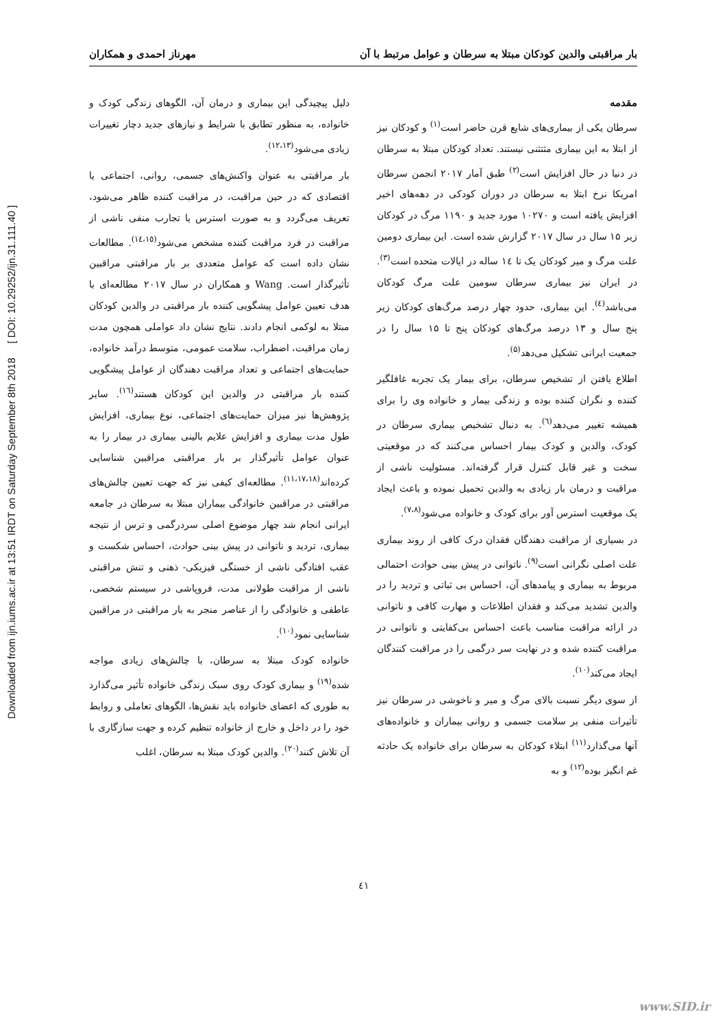بار مراقبتی والدین کودکان مبتلا به سرطان و عوامل مرتبط با آن مهرناز احمدی و همکاران
Downloaded from ijn.iums.ac.ir at 13:51 IRDT on Saturday September 8th 2018 [ DOI: 10.29252/ijn.31.111.40 ]
مقدمه
سرطان یکی از بیماری‌های شایع قرن حاضر است<sup>(۱)</sup> و کودکان نیز از ابتلا به این بیماری مثتثنی نیستند. تعداد کودکان مبتلا به سرطان در دنیا در حال افزایش است<sup>(۲)</sup> طبق آمار ۲۰۱۷ انجمن سرطان امریکا نرخ ابتلا به سرطان در دوران کودکی در دهه‌های اخیر افزایش یافته است و ۱۰۲۷۰ مورد جدید و ۱۱۹۰ مرگ در کودکان زیر ۱۵ سال در سال ۲۰۱۷ گزارش شده است. این بیماری دومین علت مرگ و میر کودکان یک تا ١٤ ساله در ایالات متحده است<sup>(۳)</sup>. در ایران نیز بیماری سرطان سومین علت مرگ کودکان می‌باشد<sup>(٤)</sup>. این بیماری، حدود چهار درصد مرگ‌های کودکان زیر پنج سال و ۱۳ درصد مرگ‌های کودکان پنج تا ۱۵ سال را در جمعیت ایرانی تشکیل می‌دهد<sup>(۵)</sup>.
اطلاع یافتن از تشخیص سرطان، برای بیمار یک تجربه غافلگیر کننده و نگران کننده بوده و زندگی بیمار و خانواده وی را برای همیشه تغییر می‌دهد<sup>(٦)</sup>. به دنبال تشخیص بیماری سرطان در کودک، والدین و کودک بیمار احساس می‌کنند که در موقعیتی سخت و غیر قابل کنترل قرار گرفته‌اند. مسئولیت ناشی از مراقبت و درمان بار زیادی به والدین تحمیل نموده و باعث ایجاد یک موقعیت استرس آور برای کودک و خانواده می‌شود<sup>(۷،۸)</sup>.
در بسیاری از مراقبت دهندگان فقدان درک کافی از روند بیماری علت اصلی نگرانی است<sup>(۹)</sup>. ناتوانی در پیش بینی حوادث احتمالی مربوط به بیماری و پیامدهای آن، احساس بی ثباتی و تردید را در والدین تشدید می‌کند و فقدان اطلاعات و مهارت کافی و ناتوانی در ارائه مراقبت مناسب باعث احساس بی‌کفایتی و ناتوانی در مراقبت کننده شده و در نهایت سر درگمی را در مراقبت کنندگان ایجاد می‌کند<sup>(۱۰)</sup>.
از سوی دیگر نسبت بالای مرگ و میر و ناخوشی در سرطان نیز تأثیرات منفی بر سلامت جسمی و روانی بیماران و خانواده‌های آنها می‌گذارد<sup>(۱۱)</sup> ابتلاء کودکان به سرطان برای خانواده یک حادثه غم انگیز بوده<sup>(۱۲)</sup> و به
دلیل پیچیدگی این بیماری و درمان آن، الگوهای زندگی کودک و خانواده، به منظور تطابق با شرایط و نیازهای جدید دچار تغییرات زیادی می‌شود<sup>(۱۲،۱۳)</sup>.
بار مراقبتی به عنوان واکنش‌های جسمی، روانی، اجتماعی یا اقتصادی که در حین مراقبت، در مراقبت کننده ظاهر می‌شود، تعریف می‌گردد و به صورت استرس یا تجارب منفی ناشی از مراقبت در فرد مراقبت کننده مشخص می‌شود<sup>(١٤،١٥)</sup>. مطالعات نشان داده است که عوامل متعددی بر بار مراقبتی مراقبین تأثیرگذار است. Wang و همکاران در سال ۲۰۱۷ مطالعه‌ای با هدف تعیین عوامل پیشگویی کننده بار مراقبتی در والدین کودکان مبتلا به لوکمی انجام دادند. نتایج نشان داد عواملی همچون مدت زمان مراقبت، اضطراب، سلامت عمومی، متوسط درآمد خانواده، حمایت‌های اجتماعی و تعداد مراقبت دهندگان از عوامل پیشگویی کننده بار مراقبتی در والدین این کودکان هستند<sup>(١٦)</sup>. سایر پژوهش‌ها نیز میزان حمایت‌های اجتماعی، نوع بیماری، افزایش طول مدت بیماری و افزایش علایم بالینی بیماری در بیمار را به عنوان عوامل تأثیرگذار بر بار مراقبتی مراقبین شناسایی کرده‌اند<sup>(۱۱،۱۷،۱۸)</sup>. مطالعه‌ای کیفی نیز که جهت تعیین چالش‌های مراقبتی در مراقبین خانوادگی بیماران مبتلا به سرطان در جامعه ایرانی انجام شد چهار موضوع اصلی سردرگمی و ترس از نتیجه بیماری، تردید و ناتوانی در پیش بینی حوادث، احساس شکست و عقب افتادگی ناشی از خستگی فیزیکی- ذهنی و تنش مراقبتی ناشی از مراقبت طولانی مدت، فروپاشی در سیستم شخصی، عاطفی و خانوادگی را از عناصر منجر به بار مراقبتی در مراقبین شناسایی نمود<sup>(۱۰)</sup>.
خانواده کودک مبتلا به سرطان، با چالش‌های زیادی مواجه شده<sup>(۱۹)</sup> و بیماری کودک روی سبک زندگی خانواده تأثیر می‌گذارد به طوری که اعضای خانواده باید نقش‌ها، الگوهای تعاملی و روابط خود را در داخل و خارج از خانواده تنظیم کرده و جهت سازگاری با آن تلاش کنند<sup>(۲۰)</sup>. والدین کودک مبتلا به سرطان، اغلب
٤١
www.SID.ir